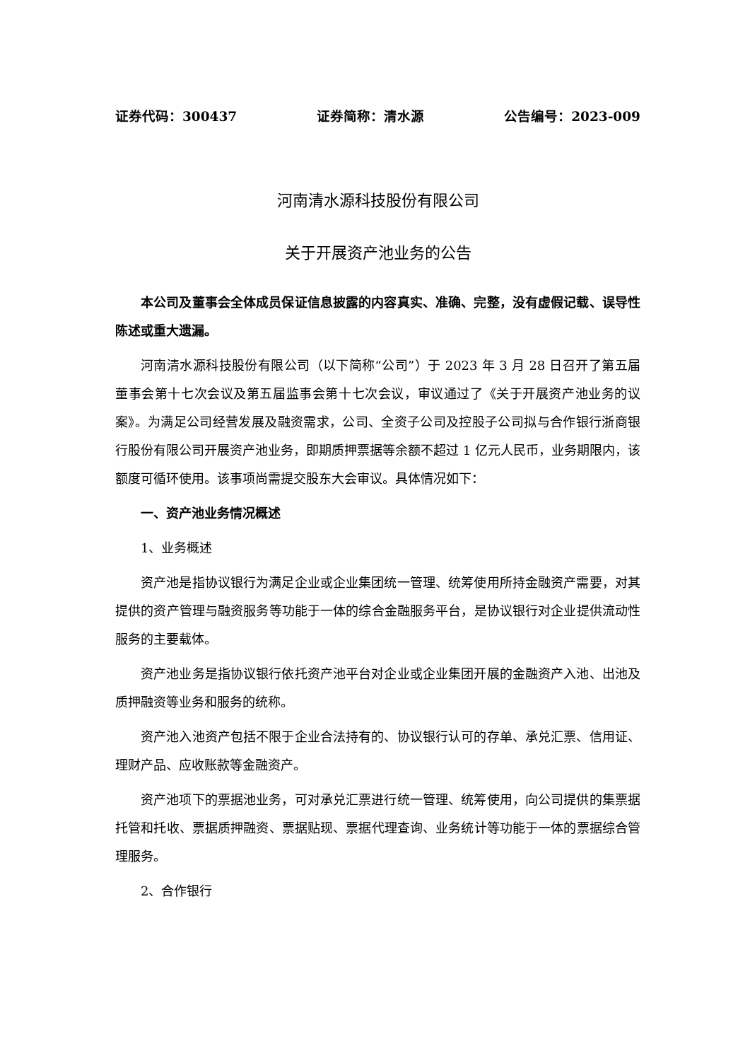证券代码：300437 证券简称：清水源 公告编号：2023-009
河南清水源科技股份有限公司
关于开展资产池业务的公告
本公司及董事会全体成员保证信息披露的内容真实、准确、完整，没有虚假记载、误导性陈述或重大遗漏。
河南清水源科技股份有限公司（以下简称“公司”）于 2023 年 3 月 28 日召开了第五届董事会第十七次会议及第五届监事会第十七次会议，审议通过了《关于开展资产池业务的议案》。为满足公司经营发展及融资需求，公司、全资子公司及控股子公司拟与合作银行浙商银行股份有限公司开展资产池业务，即期质押票据等余额不超过 1 亿元人民币，业务期限内，该额度可循环使用。该事项尚需提交股东大会审议。具体情况如下：
一、资产池业务情况概述
1、业务概述
资产池是指协议银行为满足企业或企业集团统一管理、统筹使用所持金融资产需要，对其提供的资产管理与融资服务等功能于一体的综合金融服务平台，是协议银行对企业提供流动性服务的主要载体。
资产池业务是指协议银行依托资产池平台对企业或企业集团开展的金融资产入池、出池及质押融资等业务和服务的统称。
资产池入池资产包括不限于企业合法持有的、协议银行认可的存单、承兑汇票、信用证、理财产品、应收账款等金融资产。
资产池项下的票据池业务，可对承兑汇票进行统一管理、统筹使用，向公司提供的集票据托管和托收、票据质押融资、票据贴现、票据代理查询、业务统计等功能于一体的票据综合管理服务。
2、合作银行